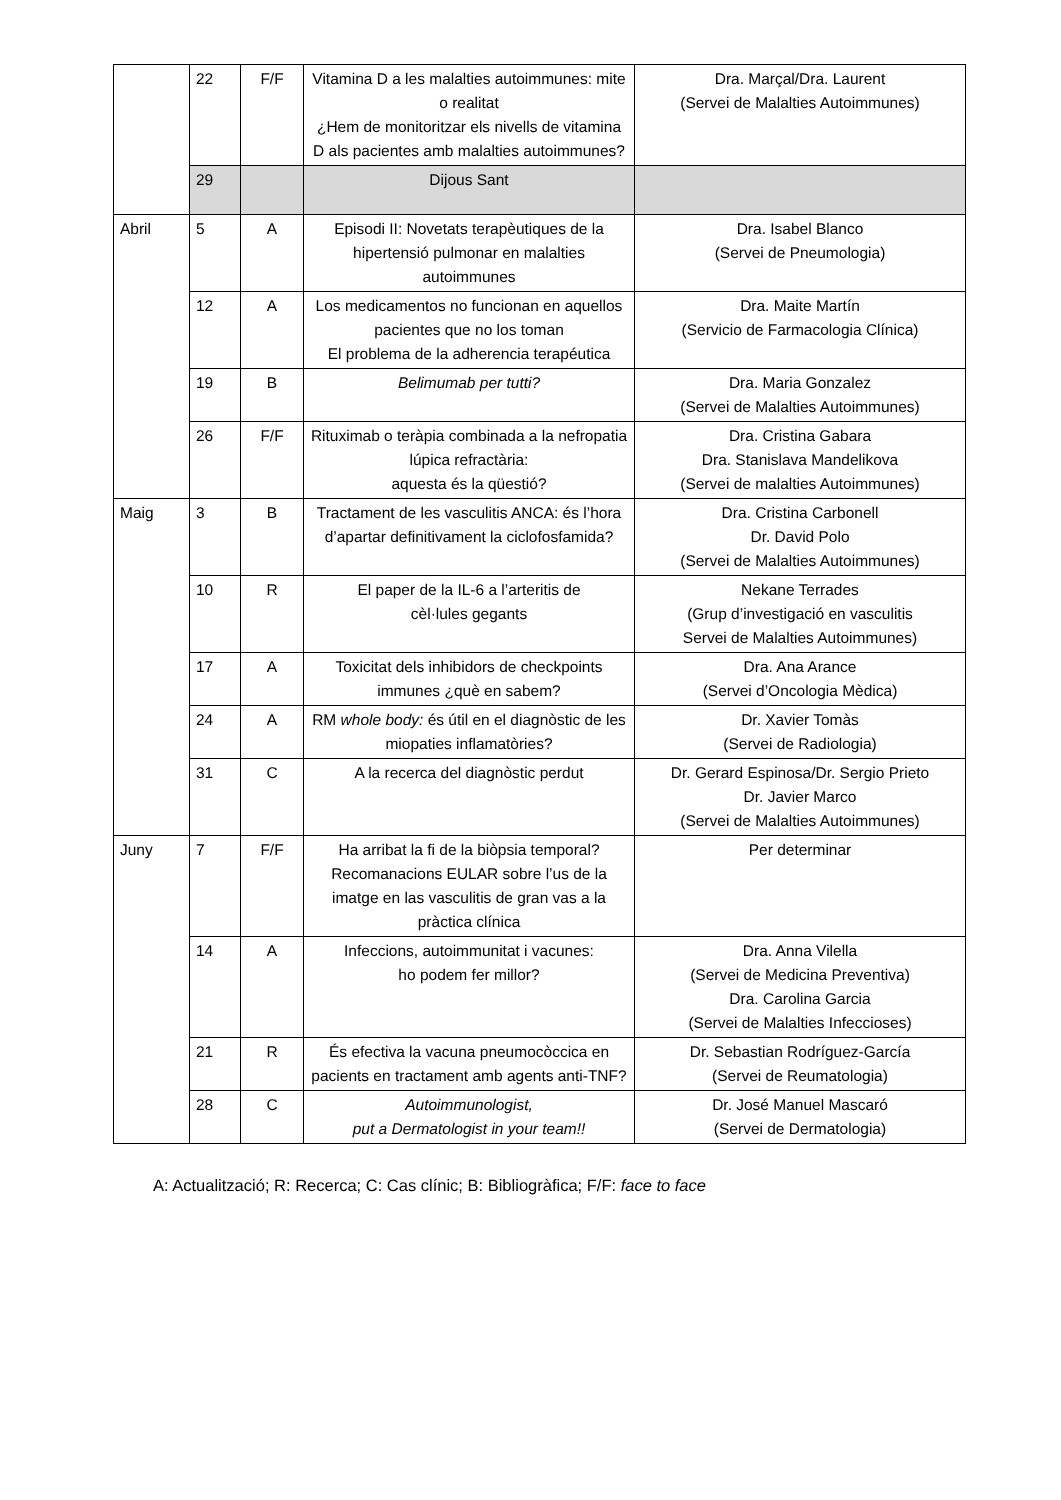| | 22 | F/F | Vitamina D a les malalties autoimmunes: mite o realitat ¿Hem de monitoritzar els nivells de vitamina D als pacientes amb malalties autoimmunes? | Dra. Marçal/Dra. Laurent (Servei de Malalties Autoimmunes) |
| | 29 | | Dijous Sant | |
| Abril | 5 | A | Episodi II: Novetats terapèutiques de la hipertensió pulmonar en malalties autoimmunes | Dra. Isabel Blanco (Servei de Pneumologia) |
| | 12 | A | Los medicamentos no funcionan en aquellos pacientes que no los toman El problema de la adherencia terapéutica | Dra. Maite Martín (Servicio de Farmacologia Clínica) |
| | 19 | B | Belimumab per tutti? | Dra. Maria Gonzalez (Servei de Malalties Autoimmunes) |
| | 26 | F/F | Rituximab o teràpia combinada a la nefropatia lúpica refractària: aquesta és la qüestió? | Dra. Cristina Gabara Dra. Stanislava Mandelikova (Servei de malalties Autoimmunes) |
| Maig | 3 | B | Tractament de les vasculitis ANCA: és l’hora d’apartar definitivament la ciclofosfamida? | Dra. Cristina Carbonell Dr. David Polo (Servei de Malalties Autoimmunes) |
| | 10 | R | El paper de la IL-6 a l’arteritis de cèl·lules gegants | Nekane Terrades (Grup d’investigació en vasculitis Servei de Malalties Autoimmunes) |
| | 17 | A | Toxicitat dels inhibidors de checkpoints immunes ¿què en sabem? | Dra. Ana Arance (Servei d’Oncologia Mèdica) |
| | 24 | A | RM whole body: és útil en el diagnòstic de les miopaties inflamatòries? | Dr. Xavier Tomàs (Servei de Radiologia) |
| | 31 | C | A la recerca del diagnòstic perdut | Dr. Gerard Espinosa/Dr. Sergio Prieto Dr. Javier Marco (Servei de Malalties Autoimmunes) |
| Juny | 7 | F/F | Ha arribat la fi de la biòpsia temporal? Recomanacions EULAR sobre l’us de la imatge en las vasculitis de gran vas a la pràctica clínica | Per determinar |
| | 14 | A | Infeccions, autoimmunitat i vacunes: ho podem fer millor? | Dra. Anna Vilella (Servei de Medicina Preventiva) Dra. Carolina Garcia (Servei de Malalties Infeccioses) |
| | 21 | R | És efectiva la vacuna pneumocòccica en pacients en tractament amb agents anti-TNF? | Dr. Sebastian Rodríguez-García (Servei de Reumatologia) |
| | 28 | C | Autoimmunologist, put a Dermatologist in your team!! | Dr. José Manuel Mascaró (Servei de Dermatologia) |
A: Actualització; R: Recerca; C: Cas clínic; B: Bibliogràfica; F/F: face to face